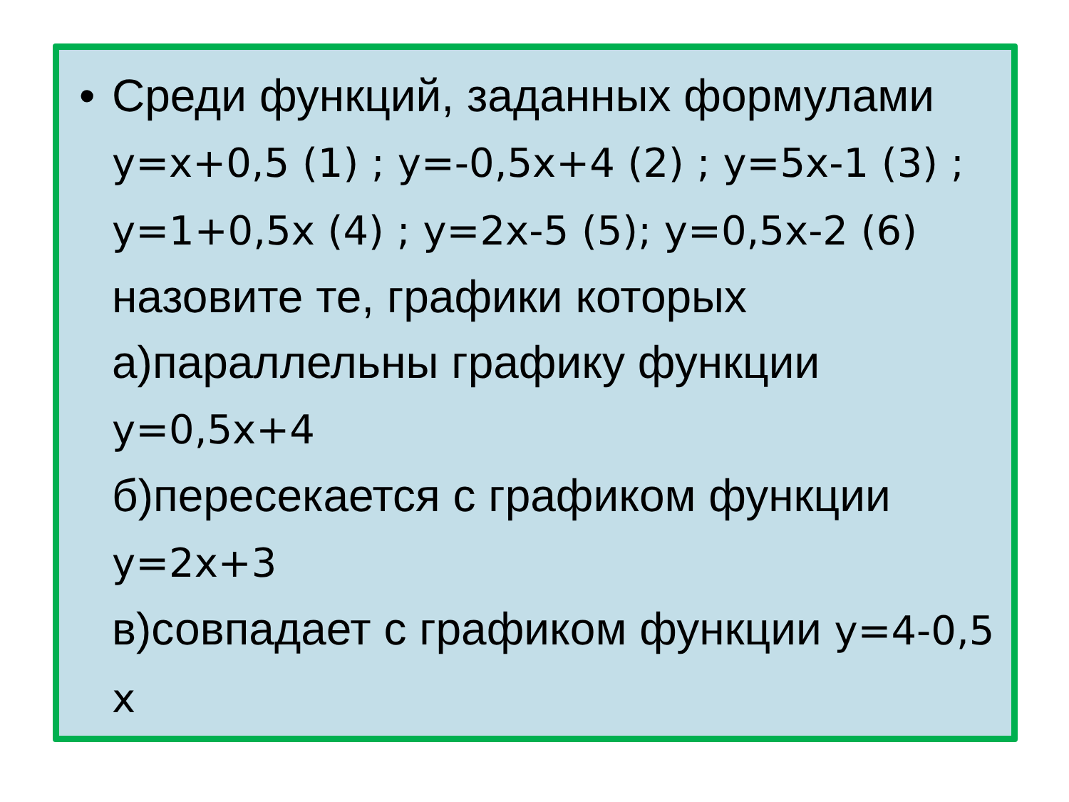• Среди функций, заданных формулами
y=x+0,5 (1) ; y=-0,5x+4 (2) ; y=5x-1 (3) ;
y=1+0,5x (4) ; y=2x-5 (5); y=0,5x-2 (6)
назовите те, графики которых
а)параллельны графику функции
y=0,5x+4
б)пересекается с графиком функции
y=2x+3
в)совпадает с графиком функции y=4-0,5
x